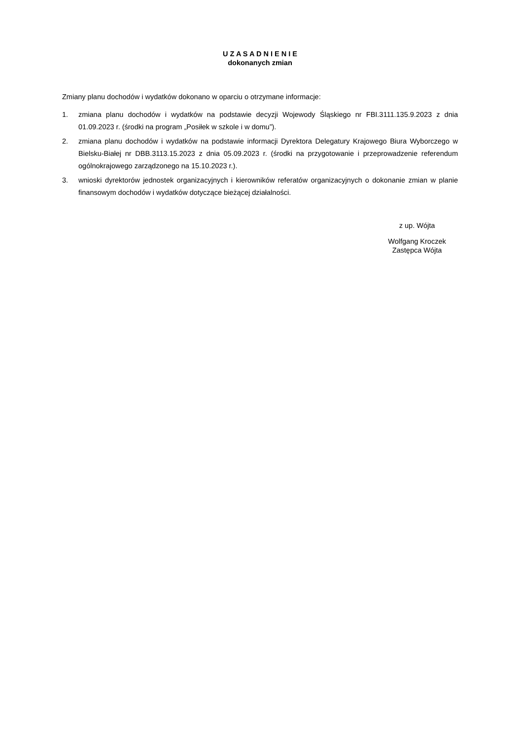U Z A S A D N I E N I E
dokonanych zmian
Zmiany planu dochodów i wydatków dokonano w oparciu o otrzymane informacje:
1. zmiana planu dochodów i wydatków na podstawie decyzji Wojewody Śląskiego nr FBI.3111.135.9.2023 z dnia 01.09.2023 r. (środki na program „Posiłek w szkole i w domu”).
2. zmiana planu dochodów i wydatków na podstawie informacji Dyrektora Delegatury Krajowego Biura Wyborczego w Bielsku-Białej nr DBB.3113.15.2023 z dnia 05.09.2023 r. (środki na przygotowanie i przeprowadzenie referendum ogólnokrajowego zarządzonego na 15.10.2023 r.).
3. wnioski dyrektorów jednostek organizacyjnych i kierowników referatów organizacyjnych o dokonanie zmian w planie finansowym dochodów i wydatków dotyczące bieżącej działalności.
z up. Wójta
Wolfgang Kroczek
Zastępca Wójta